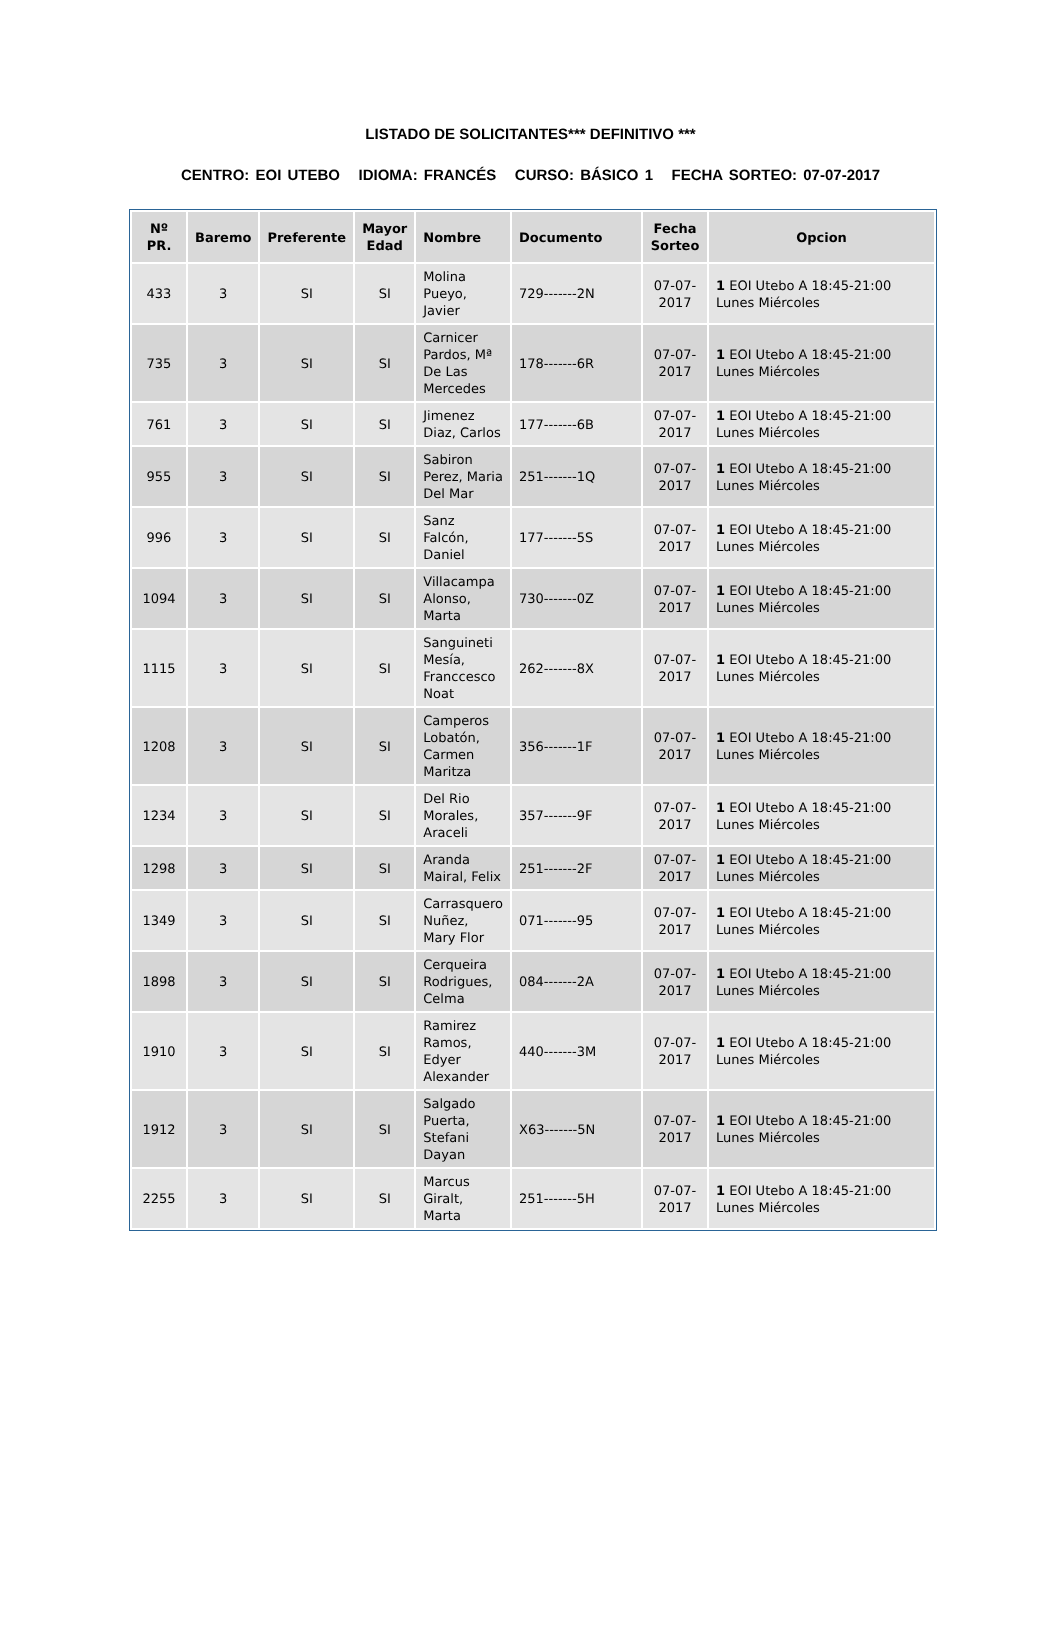LISTADO DE SOLICITANTES*** DEFINITIVO ***
CENTRO: EOI UTEBO IDIOMA: FRANCÉS CURSO: BÁSICO 1 FECHA SORTEO: 07-07-2017
| Nº PR. | Baremo | Preferente | Mayor Edad | Nombre | Documento | Fecha Sorteo | Opcion |
| --- | --- | --- | --- | --- | --- | --- | --- |
| 433 | 3 | SI | SI | Molina Pueyo, Javier | 729-------2N | 07-07-2017 | 1 EOI Utebo A 18:45-21:00 Lunes Miércoles |
| 735 | 3 | SI | SI | Carnicer Pardos, Mª De Las Mercedes | 178-------6R | 07-07-2017 | 1 EOI Utebo A 18:45-21:00 Lunes Miércoles |
| 761 | 3 | SI | SI | Jimenez Diaz, Carlos | 177-------6B | 07-07-2017 | 1 EOI Utebo A 18:45-21:00 Lunes Miércoles |
| 955 | 3 | SI | SI | Sabiron Perez, Maria Del Mar | 251-------1Q | 07-07-2017 | 1 EOI Utebo A 18:45-21:00 Lunes Miércoles |
| 996 | 3 | SI | SI | Sanz Falcón, Daniel | 177-------5S | 07-07-2017 | 1 EOI Utebo A 18:45-21:00 Lunes Miércoles |
| 1094 | 3 | SI | SI | Villacampa Alonso, Marta | 730-------0Z | 07-07-2017 | 1 EOI Utebo A 18:45-21:00 Lunes Miércoles |
| 1115 | 3 | SI | SI | Sanguineti Mesía, Franccesco Noat | 262-------8X | 07-07-2017 | 1 EOI Utebo A 18:45-21:00 Lunes Miércoles |
| 1208 | 3 | SI | SI | Camperos Lobatón, Carmen Maritza | 356-------1F | 07-07-2017 | 1 EOI Utebo A 18:45-21:00 Lunes Miércoles |
| 1234 | 3 | SI | SI | Del Rio Morales, Araceli | 357-------9F | 07-07-2017 | 1 EOI Utebo A 18:45-21:00 Lunes Miércoles |
| 1298 | 3 | SI | SI | Aranda Mairal, Felix | 251-------2F | 07-07-2017 | 1 EOI Utebo A 18:45-21:00 Lunes Miércoles |
| 1349 | 3 | SI | SI | Carrasquero Nuñez, Mary Flor | 071-------95 | 07-07-2017 | 1 EOI Utebo A 18:45-21:00 Lunes Miércoles |
| 1898 | 3 | SI | SI | Cerqueira Rodrigues, Celma | 084-------2A | 07-07-2017 | 1 EOI Utebo A 18:45-21:00 Lunes Miércoles |
| 1910 | 3 | SI | SI | Ramirez Ramos, Edyer Alexander | 440-------3M | 07-07-2017 | 1 EOI Utebo A 18:45-21:00 Lunes Miércoles |
| 1912 | 3 | SI | SI | Salgado Puerta, Stefani Dayan | X63-------5N | 07-07-2017 | 1 EOI Utebo A 18:45-21:00 Lunes Miércoles |
| 2255 | 3 | SI | SI | Marcus Giralt, Marta | 251-------5H | 07-07-2017 | 1 EOI Utebo A 18:45-21:00 Lunes Miércoles |